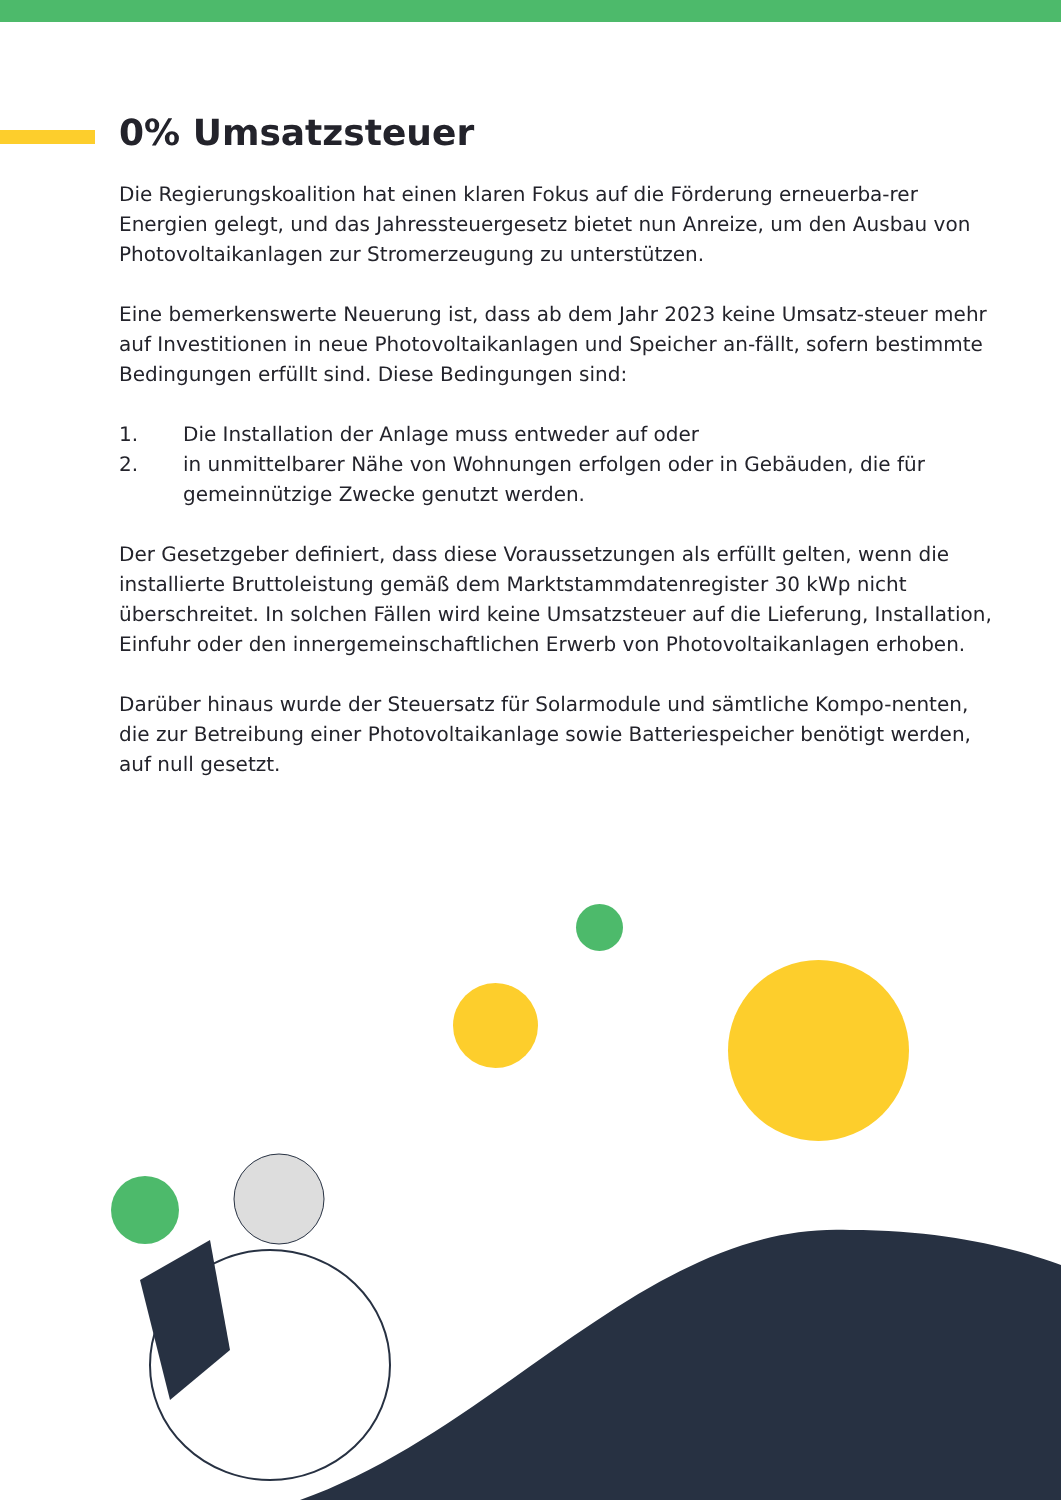0% Umsatzsteuer
Die Regierungskoalition hat einen klaren Fokus auf die Förderung erneuerba-rer Energien gelegt, und das Jahressteuergesetz bietet nun Anreize, um den Ausbau von Photovoltaikanlagen zur Stromerzeugung zu unterstützen.
Eine bemerkenswerte Neuerung ist, dass ab dem Jahr 2023 keine Umsatz-steuer mehr auf Investitionen in neue Photovoltaikanlagen und Speicher an-fällt, sofern bestimmte Bedingungen erfüllt sind. Diese Bedingungen sind:
1. Die Installation der Anlage muss entweder auf oder
2. in unmittelbarer Nähe von Wohnungen erfolgen oder in Gebäuden, die für gemeinnützige Zwecke genutzt werden.
Der Gesetzgeber definiert, dass diese Voraussetzungen als erfüllt gelten, wenn die installierte Bruttoleistung gemäß dem Marktstammdatenregister 30 kWp nicht überschreitet. In solchen Fällen wird keine Umsatzsteuer auf die Lieferung, Installation, Einfuhr oder den innergemeinschaftlichen Erwerb von Photovoltaikanlagen erhoben.
Darüber hinaus wurde der Steuersatz für Solarmodule und sämtliche Kompo-nenten, die zur Betreibung einer Photovoltaikanlage sowie Batteriespeicher benötigt werden, auf null gesetzt.